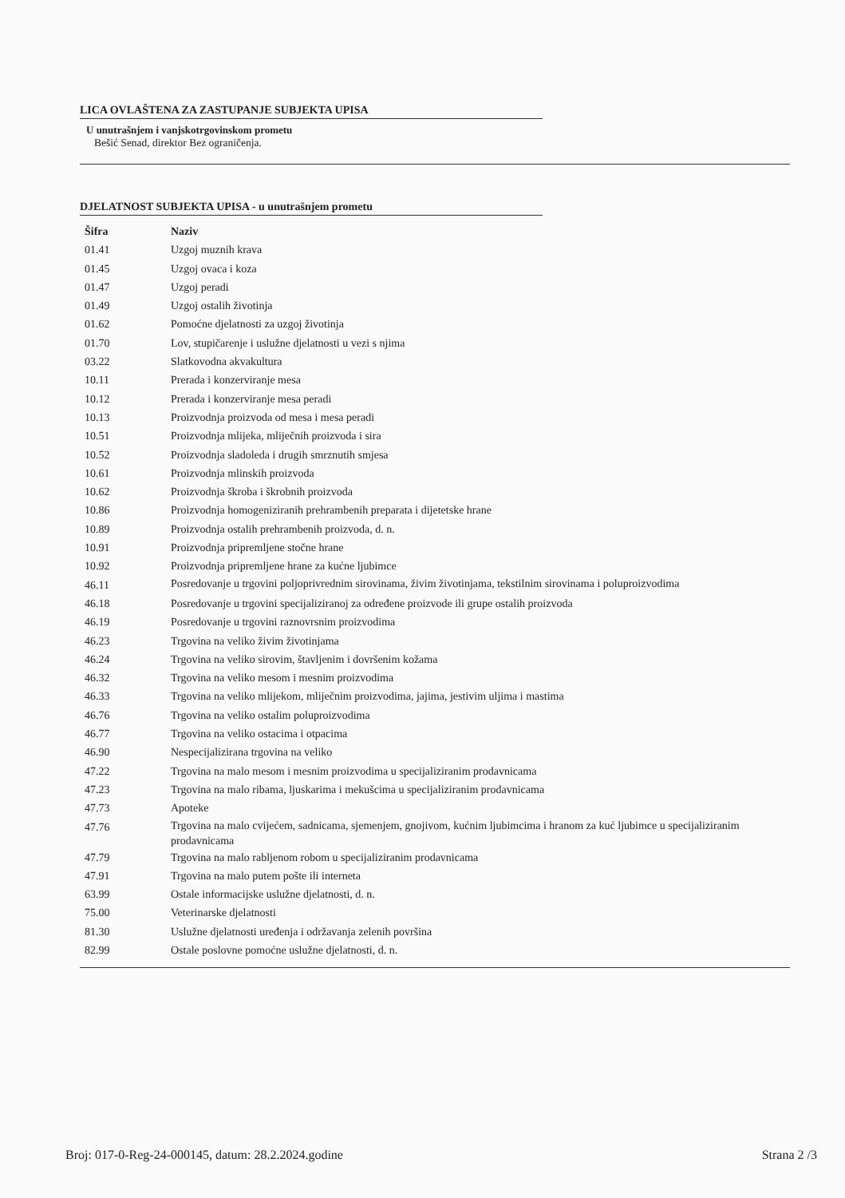LICA OVLAŠTENA ZA ZASTUPANJE SUBJEKTA UPISA
U unutrašnjem i vanjskotrgovinskom prometu
Bešić Senad, direktor Bez ograničenja.
DJELATNOST SUBJEKTA UPISA - u unutrašnjem prometu
| Šifra | Naziv |
| --- | --- |
| 01.41 | Uzgoj muznih krava |
| 01.45 | Uzgoj ovaca i koza |
| 01.47 | Uzgoj peradi |
| 01.49 | Uzgoj ostalih životinja |
| 01.62 | Pomoćne djelatnosti za uzgoj životinja |
| 01.70 | Lov, stupičarenje i uslužne djelatnosti u vezi s njima |
| 03.22 | Slatkovodna akvakultura |
| 10.11 | Prerada i konzerviranje mesa |
| 10.12 | Prerada i konzerviranje mesa peradi |
| 10.13 | Proizvodnja proizvoda od mesa i mesa peradi |
| 10.51 | Proizvodnja mlijeka, mliječnih proizvoda i sira |
| 10.52 | Proizvodnja sladoleda i drugih smrznutih smjesa |
| 10.61 | Proizvodnja mlinskih proizvoda |
| 10.62 | Proizvodnja škroba i škrobnih proizvoda |
| 10.86 | Proizvodnja homogeniziranih prehrambenih preparata i dijetetske hrane |
| 10.89 | Proizvodnja ostalih prehrambenih proizvoda, d. n. |
| 10.91 | Proizvodnja pripremljene stočne hrane |
| 10.92 | Proizvodnja pripremljene hrane za kućne ljubimce |
| 46.11 | Posredovanje u trgovini poljoprivrednim sirovinama, živim životinjama, tekstilnim sirovinama i poluproizvodima |
| 46.18 | Posredovanje u trgovini specijaliziranoj za određene proizvode ili grupe ostalih proizvoda |
| 46.19 | Posredovanje u trgovini raznovrsnim proizvodima |
| 46.23 | Trgovina na veliko živim životinjama |
| 46.24 | Trgovina na veliko sirovim, štavljenim i dovršenim kožama |
| 46.32 | Trgovina na veliko mesom i mesnim proizvodima |
| 46.33 | Trgovina na veliko mlijekom, mliječnim proizvodima, jajima, jestivim uljima i mastima |
| 46.76 | Trgovina na veliko ostalim poluproizvodima |
| 46.77 | Trgovina na veliko ostacima i otpacima |
| 46.90 | Nespecijalizirana trgovina na veliko |
| 47.22 | Trgovina na malo mesom i mesnim proizvodima u specijaliziranim prodavnicama |
| 47.23 | Trgovina na malo ribama, ljuskarima i mekušcima u specijaliziranim prodavnicama |
| 47.73 | Apoteke |
| 47.76 | Trgovina na malo cvijećem, sadnicama, sjemenjem, gnojivom, kućnim ljubimcima i hranom za kuć ljubimce u specijaliziranim prodavnicama |
| 47.79 | Trgovina na malo rabljenom robom u specijaliziranim prodavnicama |
| 47.91 | Trgovina na malo putem pošte ili interneta |
| 63.99 | Ostale informacijske uslužne djelatnosti, d. n. |
| 75.00 | Veterinarske djelatnosti |
| 81.30 | Uslužne djelatnosti uređenja i održavanja zelenih površina |
| 82.99 | Ostale poslovne pomoćne uslužne djelatnosti, d. n. |
Broj: 017-0-Reg-24-000145, datum: 28.2.2024.godine Strana 2 /3